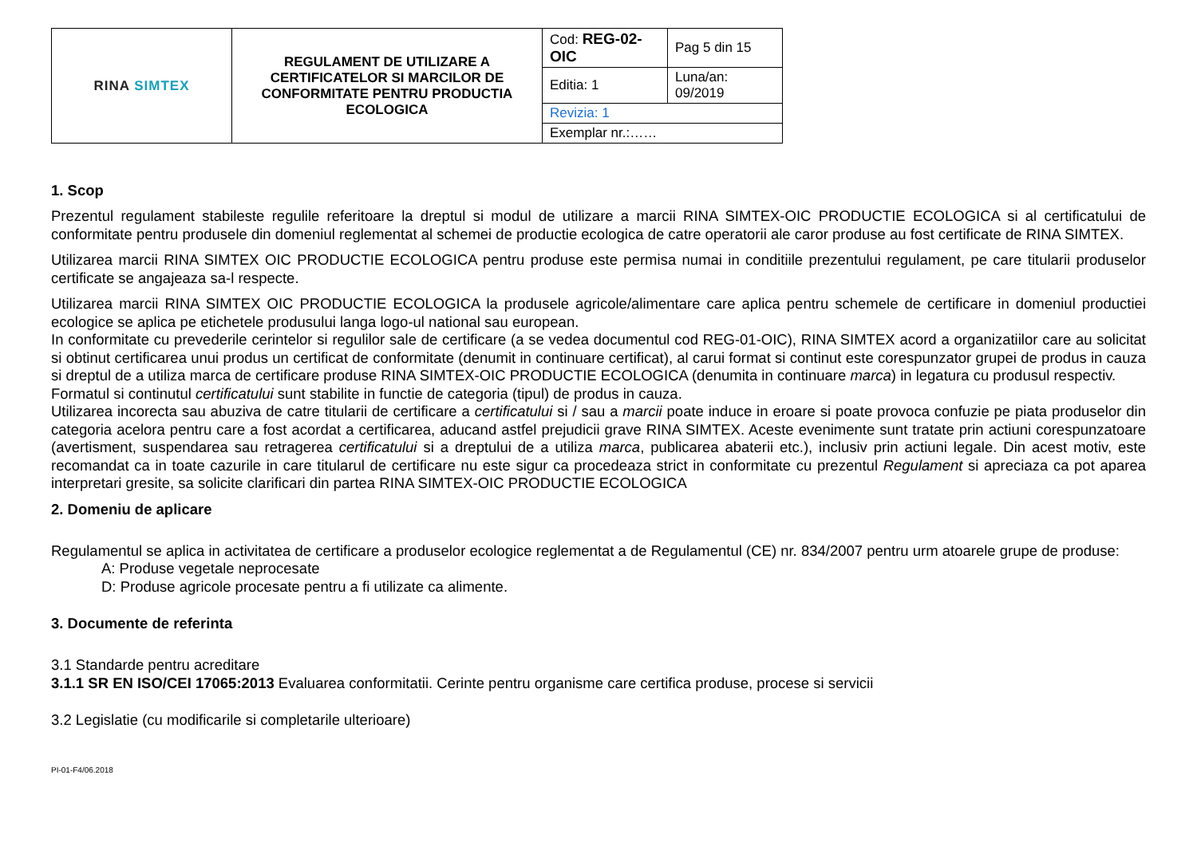| RINA SIMTEX | REGULAMENT DE UTILIZARE A CERTIFICATELOR SI MARCILOR DE CONFORMITATE PENTRU PRODUCTIA ECOLOGICA | Cod: REG-02-OIC | Pag 5 din 15 |
| | | Editia: 1 | Luna/an: 09/2019 |
| | | Revizia: 1 | |
| | | Exemplar nr.:…… | |
1. Scop
Prezentul regulament stabileste regulile referitoare la dreptul si modul de utilizare a marcii RINA SIMTEX-OIC PRODUCTIE ECOLOGICA si al certificatului de conformitate pentru produsele din domeniul reglementat al schemei de productie ecologica de catre operatorii ale caror produse au fost certificate de RINA SIMTEX.
Utilizarea marcii RINA SIMTEX OIC PRODUCTIE ECOLOGICA pentru produse este permisa numai in conditiile prezentului regulament, pe care titularii produselor certificate se angajeaza sa-l respecte.
Utilizarea marcii RINA SIMTEX OIC PRODUCTIE ECOLOGICA la produsele agricole/alimentare care aplica pentru schemele de certificare in domeniul productiei ecologice se aplica pe etichetele produsului langa logo-ul national sau european.
In conformitate cu prevederile cerintelor si regulilor sale de certificare (a se vedea documentul cod REG-01-OIC), RINA SIMTEX acord a organizatiilor care au solicitat si obtinut certificarea unui produs un certificat de conformitate (denumit in continuare certificat), al carui format si continut este corespunzator grupei de produs in cauza si dreptul de a utiliza marca de certificare produse RINA SIMTEX-OIC PRODUCTIE ECOLOGICA (denumita in continuare marca) in legatura cu produsul respectiv.
Formatul si continutul certificatului sunt stabilite in functie de categoria (tipul) de produs in cauza.
Utilizarea incorecta sau abuziva de catre titularii de certificare a certificatului si / sau a marcii poate induce in eroare si poate provoca confuzie pe piata produselor din categoria acelora pentru care a fost acordat a certificarea, aducand astfel prejudicii grave RINA SIMTEX. Aceste evenimente sunt tratate prin actiuni corespunzatoare (avertisment, suspendarea sau retragerea certificatului si a dreptului de a utiliza marca, publicarea abaterii etc.), inclusiv prin actiuni legale. Din acest motiv, este recomandat ca in toate cazurile in care titularul de certificare nu este sigur ca procedeaza strict in conformitate cu prezentul Regulament si apreciaza ca pot aparea interpretari gresite, sa solicite clarificari din partea RINA SIMTEX-OIC PRODUCTIE ECOLOGICA
2. Domeniu de aplicare
Regulamentul se aplica in activitatea de certificare a produselor ecologice reglementat a de Regulamentul (CE) nr. 834/2007 pentru urm atoarele grupe de produse:
A: Produse vegetale neprocesate
D: Produse agricole procesate pentru a fi utilizate ca alimente.
3. Documente de referinta
3.1 Standarde pentru acreditare
3.1.1 SR EN ISO/CEI 17065:2013 Evaluarea conformitatii. Cerinte pentru organisme care certifica produse, procese si servicii
3.2 Legislatie (cu modificarile si completarile ulterioare)
PI-01-F4/06.2018